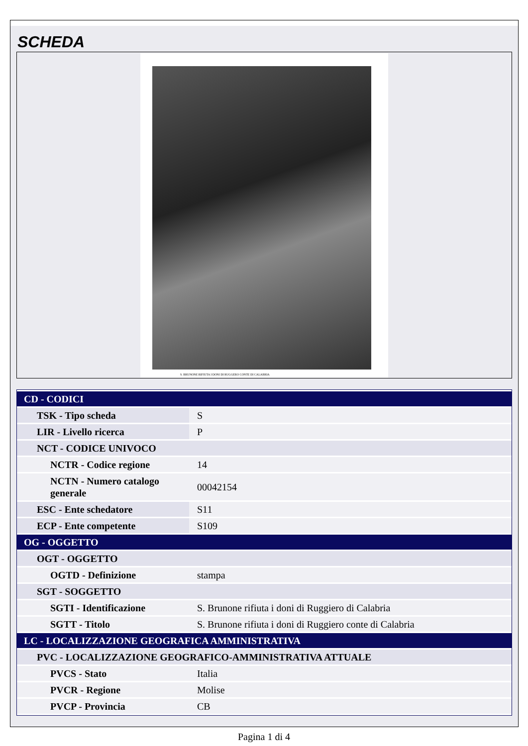SCHEDA
S. BRUNONE RIFIUTA I DONI DI RUGGERO CONTE DI CALABRIA
| CD - CODICI | |
| TSK - Tipo scheda | S |
| LIR - Livello ricerca | P |
| NCT - CODICE UNIVOCO | |
| NCTR - Codice regione | 14 |
| NCTN - Numero catalogo generale | 00042154 |
| ESC - Ente schedatore | S11 |
| ECP - Ente competente | S109 |
| OG - OGGETTO | |
| OGT - OGGETTO | |
| OGTD - Definizione | stampa |
| SGT - SOGGETTO | |
| SGTI - Identificazione | S. Brunone rifiuta i doni di Ruggiero di Calabria |
| SGTT - Titolo | S. Brunone rifiuta i doni di Ruggiero conte di Calabria |
| LC - LOCALIZZAZIONE GEOGRAFICA AMMINISTRATIVA | |
| PVC - LOCALIZZAZIONE GEOGRAFICO-AMMINISTRATIVA ATTUALE | |
| PVCS - Stato | Italia |
| PVCR - Regione | Molise |
| PVCP - Provincia | CB |
Pagina 1 di 4